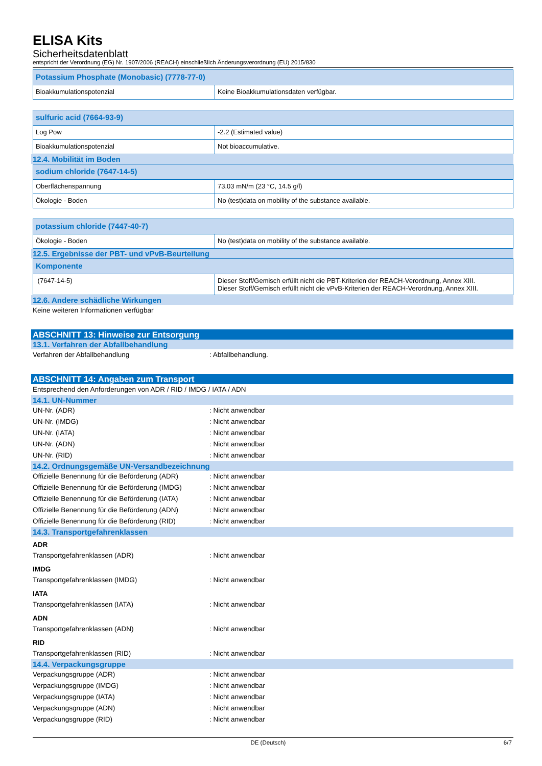ELISA Kits
Sicherheitsdatenblatt
entspricht der Verordnung (EG) Nr. 1907/2006 (REACH) einschließlich Änderungsverordnung (EU) 2015/830
| Potassium Phosphate (Monobasic) (7778-77-0) | |
| --- | --- |
| Bioakkumulationspotenzial | Keine Bioakkumulationsdaten verfügbar. |
| sulfuric acid (7664-93-9) | |
| --- | --- |
| Log Pow | -2.2 (Estimated value) |
| Bioakkumulationspotenzial | Not bioaccumulative. |
12.4. Mobilität im Boden
| sodium chloride (7647-14-5) | |
| --- | --- |
| Oberflächenspannung | 73.03 mN/m (23 °C, 14.5 g/l) |
| Ökologie - Boden | No (test)data on mobility of the substance available. |
| potassium chloride (7447-40-7) | |
| --- | --- |
| Ökologie - Boden | No (test)data on mobility of the substance available. |
12.5. Ergebnisse der PBT- und vPvB-Beurteilung
| Komponente | |
| --- | --- |
| (7647-14-5) | Dieser Stoff/Gemisch erfüllt nicht die PBT-Kriterien der REACH-Verordnung, Annex XIII. Dieser Stoff/Gemisch erfüllt nicht die vPvB-Kriterien der REACH-Verordnung, Annex XIII. |
12.6. Andere schädliche Wirkungen
Keine weiteren Informationen verfügbar
ABSCHNITT 13: Hinweise zur Entsorgung
13.1. Verfahren der Abfallbehandlung
Verfahren der Abfallbehandlung: Abfallbehandlung.
ABSCHNITT 14: Angaben zum Transport
Entsprechend den Anforderungen von ADR / RID / IMDG / IATA / ADN
14.1. UN-Nummer
UN-Nr. (ADR): Nicht anwendbar
UN-Nr. (IMDG): Nicht anwendbar
UN-Nr. (IATA): Nicht anwendbar
UN-Nr. (ADN): Nicht anwendbar
UN-Nr. (RID): Nicht anwendbar
14.2. Ordnungsgemäße UN-Versandbezeichnung
Offizielle Benennung für die Beförderung (ADR): Nicht anwendbar
Offizielle Benennung für die Beförderung (IMDG): Nicht anwendbar
Offizielle Benennung für die Beförderung (IATA): Nicht anwendbar
Offizielle Benennung für die Beförderung (ADN): Nicht anwendbar
Offizielle Benennung für die Beförderung (RID): Nicht anwendbar
14.3. Transportgefahrenklassen
ADR
Transportgefahrenklassen (ADR): Nicht anwendbar
IMDG
Transportgefahrenklassen (IMDG): Nicht anwendbar
IATA
Transportgefahrenklassen (IATA): Nicht anwendbar
ADN
Transportgefahrenklassen (ADN): Nicht anwendbar
RID
Transportgefahrenklassen (RID): Nicht anwendbar
14.4. Verpackungsgruppe
Verpackungsgruppe (ADR): Nicht anwendbar
Verpackungsgruppe (IMDG): Nicht anwendbar
Verpackungsgruppe (IATA): Nicht anwendbar
Verpackungsgruppe (ADN): Nicht anwendbar
Verpackungsgruppe (RID): Nicht anwendbar
DE (Deutsch) 6/7